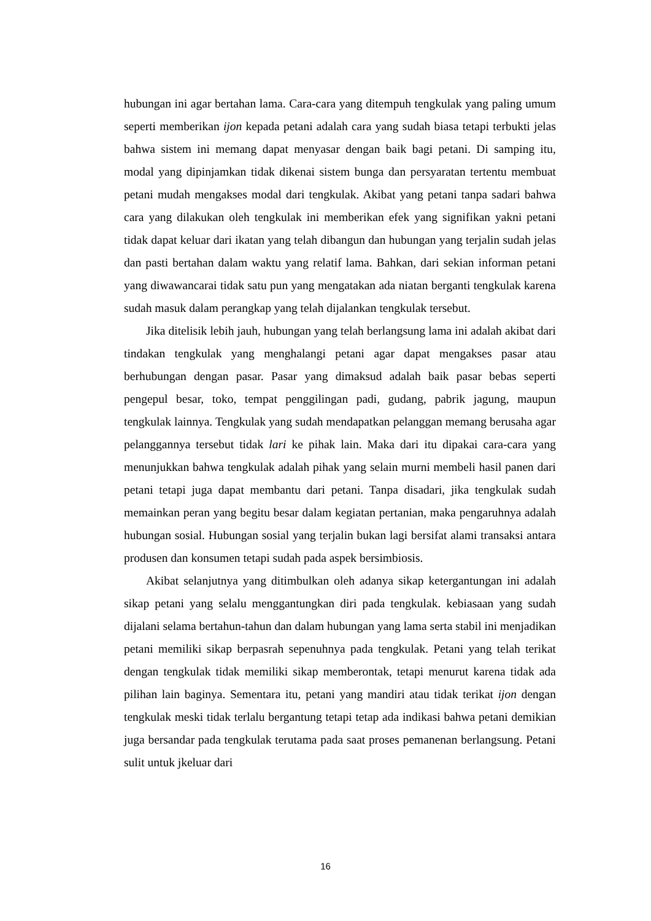hubungan ini agar bertahan lama. Cara-cara yang ditempuh tengkulak yang paling umum seperti memberikan ijon kepada petani adalah cara yang sudah biasa tetapi terbukti jelas bahwa sistem ini memang dapat menyasar dengan baik bagi petani. Di samping itu, modal yang dipinjamkan tidak dikenai sistem bunga dan persyaratan tertentu membuat petani mudah mengakses modal dari tengkulak. Akibat yang petani tanpa sadari bahwa cara yang dilakukan oleh tengkulak ini memberikan efek yang signifikan yakni petani tidak dapat keluar dari ikatan yang telah dibangun dan hubungan yang terjalin sudah jelas dan pasti bertahan dalam waktu yang relatif lama. Bahkan, dari sekian informan petani yang diwawancarai tidak satu pun yang mengatakan ada niatan berganti tengkulak karena sudah masuk dalam perangkap yang telah dijalankan tengkulak tersebut.
Jika ditelisik lebih jauh, hubungan yang telah berlangsung lama ini adalah akibat dari tindakan tengkulak yang menghalangi petani agar dapat mengakses pasar atau berhubungan dengan pasar. Pasar yang dimaksud adalah baik pasar bebas seperti pengepul besar, toko, tempat penggilingan padi, gudang, pabrik jagung, maupun tengkulak lainnya. Tengkulak yang sudah mendapatkan pelanggan memang berusaha agar pelanggannya tersebut tidak lari ke pihak lain. Maka dari itu dipakai cara-cara yang menunjukkan bahwa tengkulak adalah pihak yang selain murni membeli hasil panen dari petani tetapi juga dapat membantu dari petani. Tanpa disadari, jika tengkulak sudah memainkan peran yang begitu besar dalam kegiatan pertanian, maka pengaruhnya adalah hubungan sosial. Hubungan sosial yang terjalin bukan lagi bersifat alami transaksi antara produsen dan konsumen tetapi sudah pada aspek bersimbiosis.
Akibat selanjutnya yang ditimbulkan oleh adanya sikap ketergantungan ini adalah sikap petani yang selalu menggantungkan diri pada tengkulak. kebiasaan yang sudah dijalani selama bertahun-tahun dan dalam hubungan yang lama serta stabil ini menjadikan petani memiliki sikap berpasrah sepenuhnya pada tengkulak. Petani yang telah terikat dengan tengkulak tidak memiliki sikap memberontak, tetapi menurut karena tidak ada pilihan lain baginya. Sementara itu, petani yang mandiri atau tidak terikat ijon dengan tengkulak meski tidak terlalu bergantung tetapi tetap ada indikasi bahwa petani demikian juga bersandar pada tengkulak terutama pada saat proses pemanenan berlangsung. Petani sulit untuk jkeluar dari
16